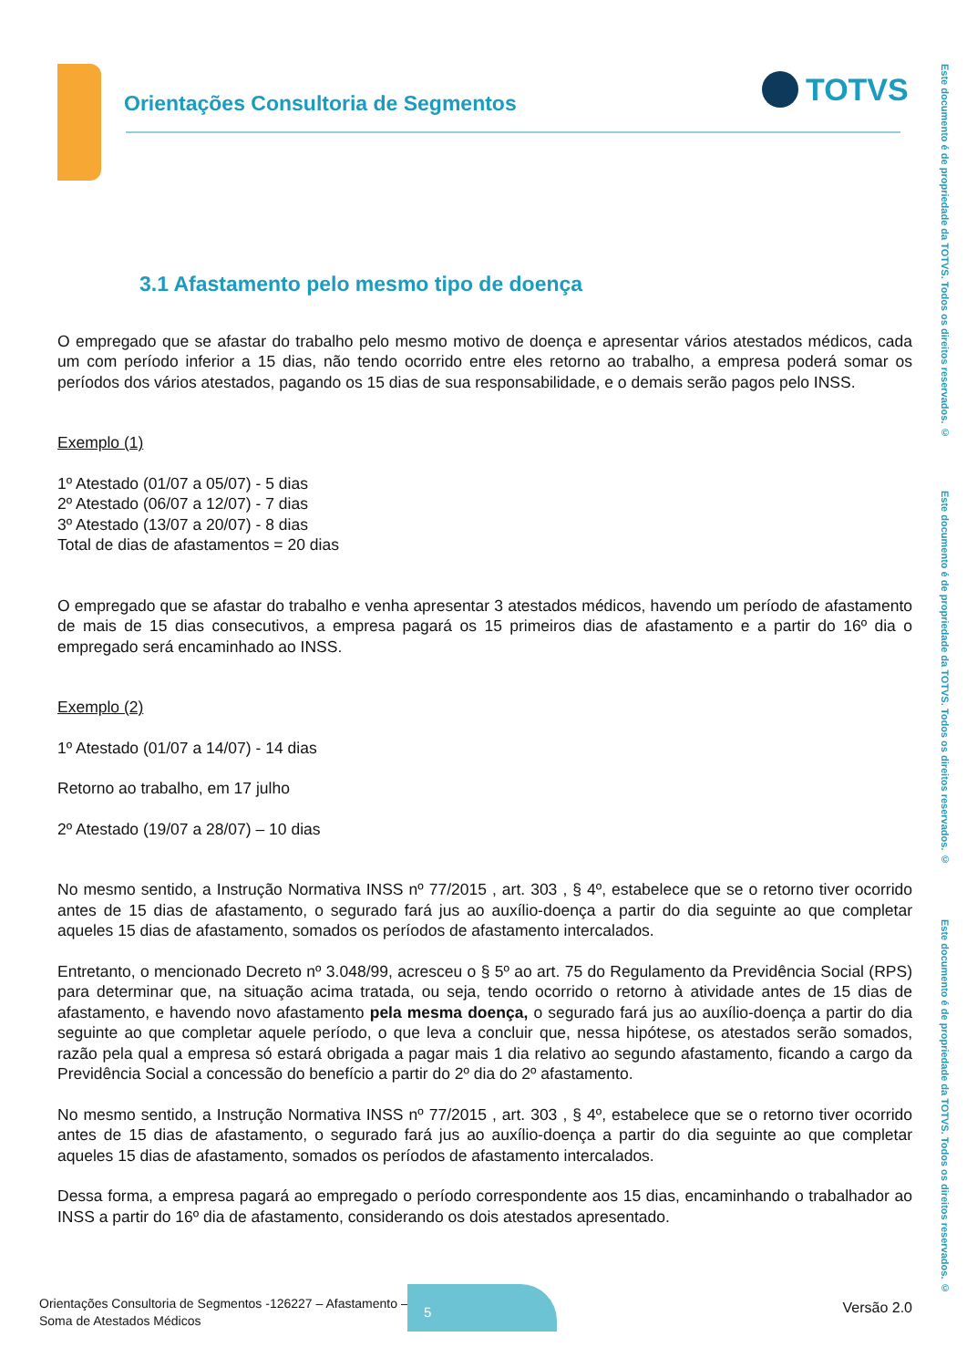Orientações Consultoria de Segmentos
TOTVS
Este documento é de propriedade da TOTVS. Todos os direitos reservados. ©
Este documento é de propriedade da TOTVS. Todos os direitos reservados. ©
Este documento é de propriedade da TOTVS. Todos os direitos reservados. ©
3.1 Afastamento pelo mesmo tipo de doença
O empregado que se afastar do trabalho pelo mesmo motivo de doença e apresentar vários atestados médicos, cada um com período inferior a 15 dias, não tendo ocorrido entre eles retorno ao trabalho, a empresa poderá somar os períodos dos vários atestados, pagando os 15 dias de sua responsabilidade, e o demais serão pagos pelo INSS.
Exemplo (1)
1º Atestado (01/07 a 05/07) - 5 dias
2º Atestado (06/07 a 12/07) - 7 dias
3º Atestado (13/07 a 20/07) - 8 dias
Total de dias de afastamentos = 20 dias
O empregado que se afastar do trabalho e venha apresentar 3 atestados médicos, havendo um período de afastamento de mais de 15 dias consecutivos, a empresa pagará os 15 primeiros dias de afastamento e a partir do 16º dia o empregado será encaminhado ao INSS.
Exemplo (2)
1º Atestado (01/07 a 14/07) - 14 dias
Retorno ao trabalho, em 17 julho
2º Atestado (19/07 a 28/07) – 10 dias
No mesmo sentido, a Instrução Normativa INSS nº 77/2015 , art. 303 , § 4º, estabelece que se o retorno tiver ocorrido antes de 15 dias de afastamento, o segurado fará jus ao auxílio-doença a partir do dia seguinte ao que completar aqueles 15 dias de afastamento, somados os períodos de afastamento intercalados.
Entretanto, o mencionado Decreto nº 3.048/99, acresceu o § 5º ao art. 75 do Regulamento da Previdência Social (RPS) para determinar que, na situação acima tratada, ou seja, tendo ocorrido o retorno à atividade antes de 15 dias de afastamento, e havendo novo afastamento pela mesma doença, o segurado fará jus ao auxílio-doença a partir do dia seguinte ao que completar aquele período, o que leva a concluir que, nessa hipótese, os atestados serão somados, razão pela qual a empresa só estará obrigada a pagar mais 1 dia relativo ao segundo afastamento, ficando a cargo da Previdência Social a concessão do benefício a partir do 2º dia do 2º afastamento.
No mesmo sentido, a Instrução Normativa INSS nº 77/2015 , art. 303 , § 4º, estabelece que se o retorno tiver ocorrido antes de 15 dias de afastamento, o segurado fará jus ao auxílio-doença a partir do dia seguinte ao que completar aqueles 15 dias de afastamento, somados os períodos de afastamento intercalados.
Dessa forma, a empresa pagará ao empregado o período correspondente aos 15 dias, encaminhando o trabalhador ao INSS a partir do 16º dia de afastamento, considerando os dois atestados apresentado.
Orientações Consultoria de Segmentos -126227 – Afastamento –
Soma de Atestados Médicos
5
Versão 2.0